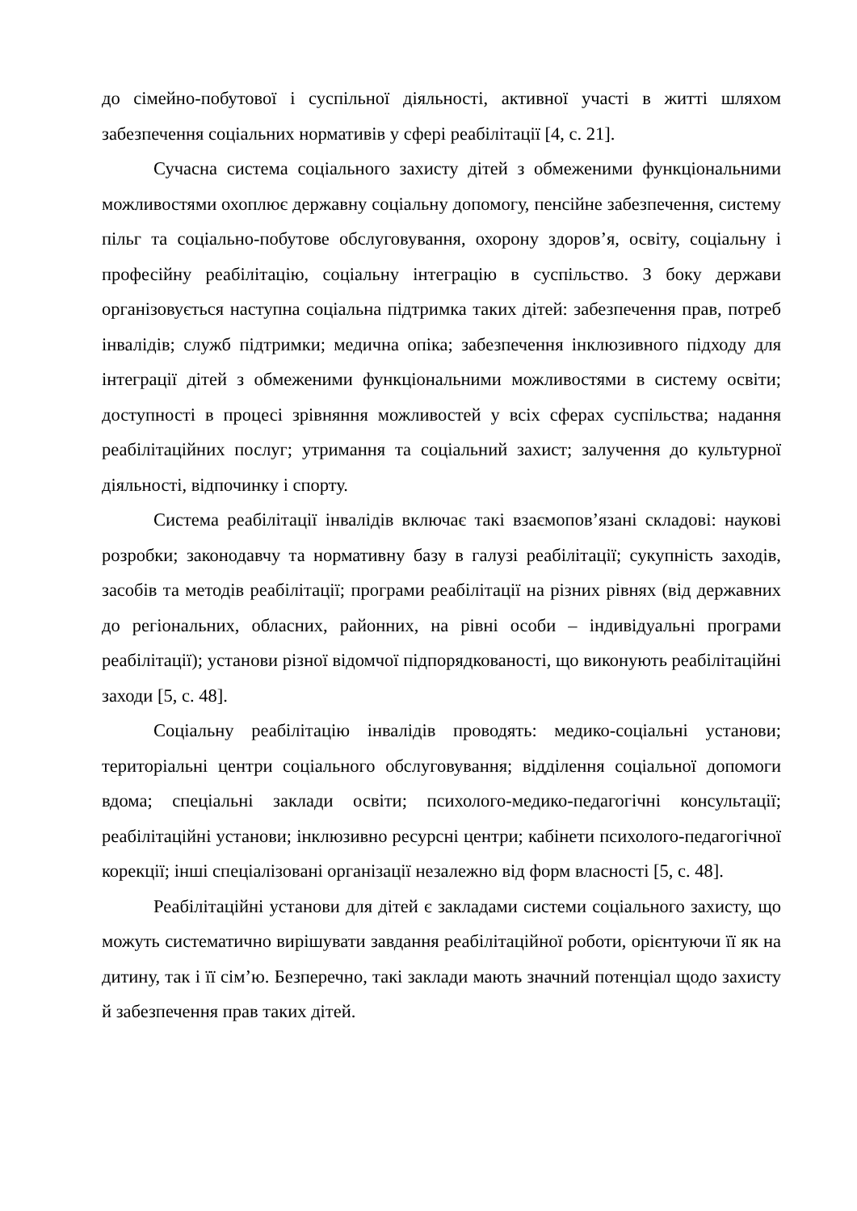до сімейно-побутової і суспільної діяльності, активної участі в житті шляхом забезпечення соціальних нормативів у сфері реабілітації [4, с. 21].
Сучасна система соціального захисту дітей з обмеженими функціональними можливостями охоплює державну соціальну допомогу, пенсійне забезпечення, систему пільг та соціально-побутове обслуговування, охорону здоров’я, освіту, соціальну і професійну реабілітацію, соціальну інтеграцію в суспільство. З боку держави організовується наступна соціальна підтримка таких дітей: забезпечення прав, потреб інвалідів; служб підтримки; медична опіка; забезпечення інклюзивного підходу для інтеграції дітей з обмеженими функціональними можливостями в систему освіти; доступності в процесі зрівняння можливостей у всіх сферах суспільства; надання реабілітаційних послуг; утримання та соціальний захист; залучення до культурної діяльності, відпочинку і спорту.
Система реабілітації інвалідів включає такі взаємопов’язані складові: наукові розробки; законодавчу та нормативну базу в галузі реабілітації; сукупність заходів, засобів та методів реабілітації; програми реабілітації на різних рівнях (від державних до регіональних, обласних, районних, на рівні особи – індивідуальні програми реабілітації); установи різної відомчої підпорядкованості, що виконують реабілітаційні заходи [5, с. 48].
Соціальну реабілітацію інвалідів проводять: медико-соціальні установи; територіальні центри соціального обслуговування; відділення соціальної допомоги вдома; спеціальні заклади освіти; психолого-медико-педагогічні консультації; реабілітаційні установи; інклюзивно ресурсні центри; кабінети психолого-педагогічної корекції; інші спеціалізовані організації незалежно від форм власності [5, с. 48].
Реабілітаційні установи для дітей є закладами системи соціального захисту, що можуть систематично вирішувати завдання реабілітаційної роботи, орієнтуючи її як на дитину, так і її сім’ю. Безперечно, такі заклади мають значний потенціал щодо захисту й забезпечення прав таких дітей.